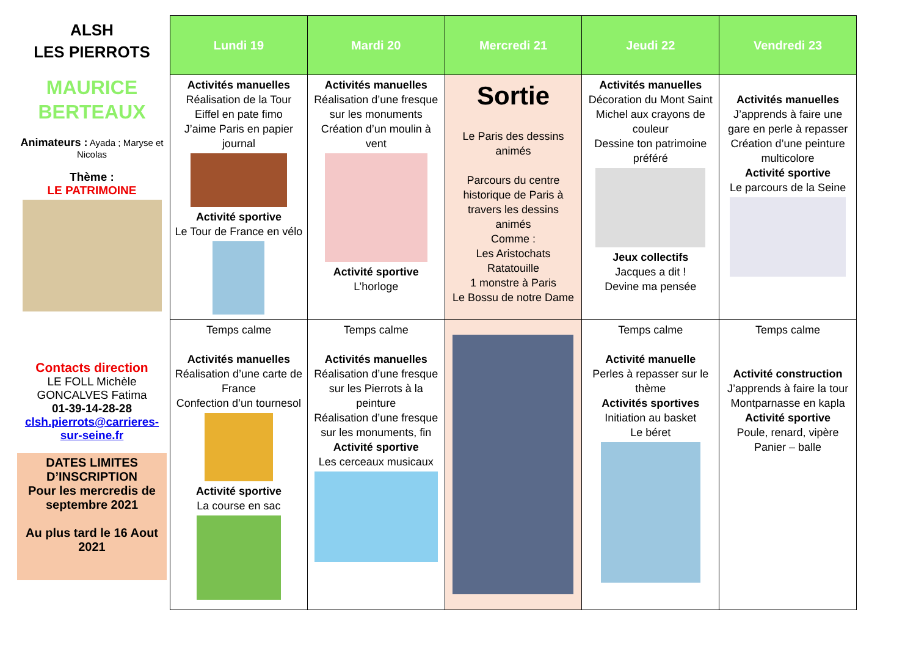ALSH
LES PIERROTS
MAURICE
BERTEAUX
Animateurs : Ayada ; Maryse et Nicolas
Thème :
LE PATRIMOINE
Contacts direction
LE FOLL Michèle
GONCALVES Fatima
01-39-14-28-28
clsh.pierrots@carrieres-sur-seine.fr
DATES LIMITES D’INSCRIPTION
Pour les mercredis de septembre 2021
Au plus tard le 16 Aout 2021
| Lundi 19 | Mardi 20 | Mercredi 21 | Jeudi 22 | Vendredi 23 |
| --- | --- | --- | --- | --- |
| Activités manuelles Réalisation de la Tour Eiffel en pate fimo J’aime Paris en papier journal Activité sportive Le Tour de France en vélo | Activités manuelles Réalisation d’une fresque sur les monuments Création d’un moulin à vent Activité sportive L’horloge | Sortie Le Paris des dessins animés Parcours du centre historique de Paris à travers les dessins animés Comme : Les Aristochats Ratatouille 1 monstre à Paris Le Bossu de notre Dame | Activités manuelles Décoration du Mont Saint Michel aux crayons de couleur Dessine ton patrimoine préféré Jeux collectifs Jacques a dit ! Devine ma pensée | Activités manuelles J’apprends à faire une gare en perle à repasser Création d’une peinture multicolore Activité sportive Le parcours de la Seine |
| Temps calme Activités manuelles Réalisation d’une carte de France Confection d’un tournesol Activité sportive La course en sac | Temps calme Activités manuelles Réalisation d’une fresque sur les Pierrots à la peinture Réalisation d’une fresque sur les monuments, fin Activité sportive Les cerceaux musicaux | | Temps calme Activité manuelle Perles à repasser sur le thème Activités sportives Initiation au basket Le béret | Temps calme Activité construction J’apprends à faire la tour Montparnasse en kapla Activité sportive Poule, renard, vipère Panier – balle |